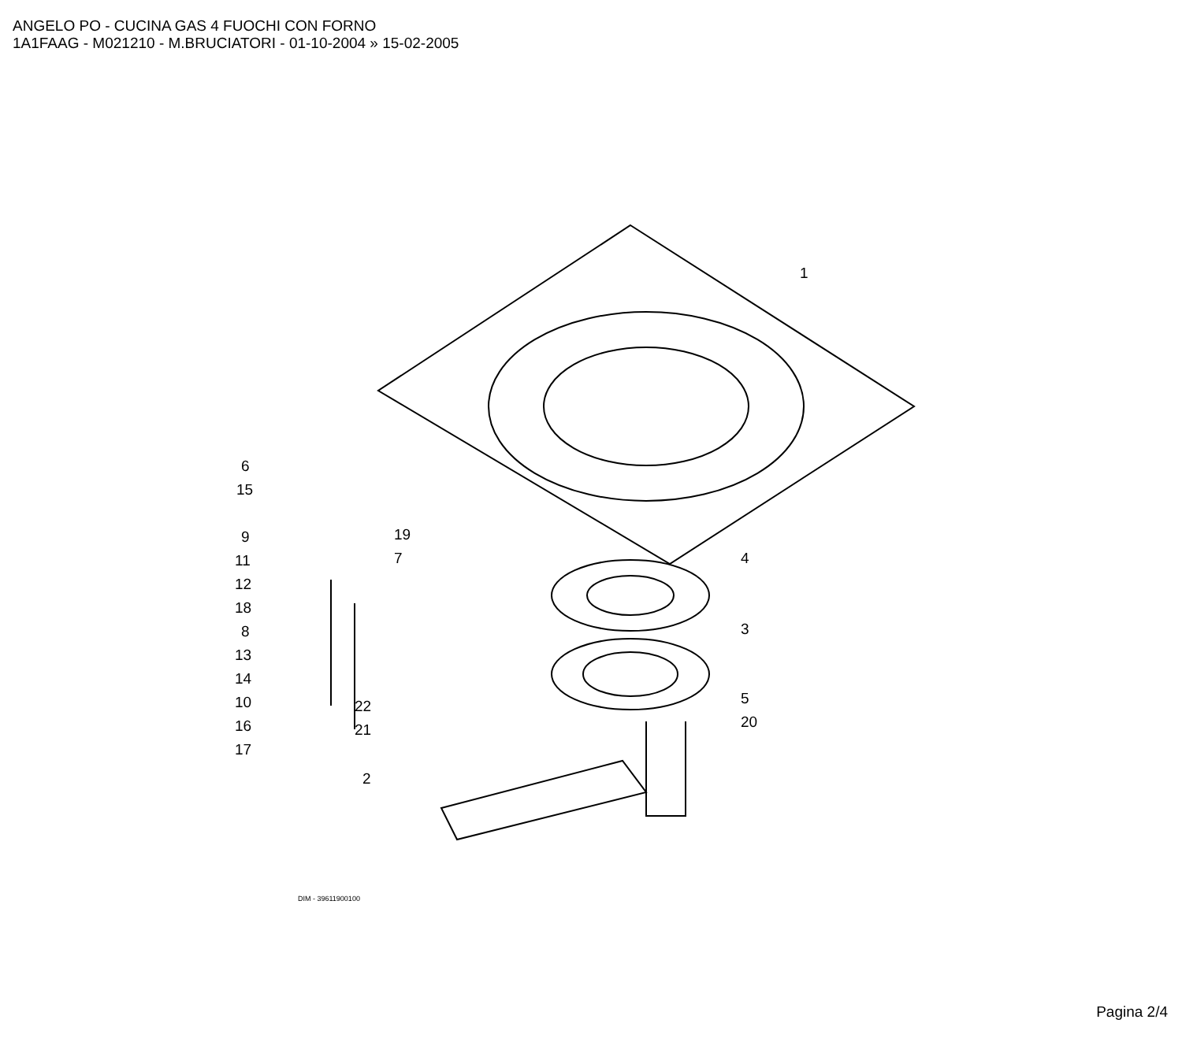ANGELO PO - CUCINA GAS 4 FUOCHI CON FORNO
1A1FAAG - M021210 - M.BRUCIATORI - 01-10-2004 » 15-02-2005
1
4
3
5
20
6
15
9 19
11 7
12
18
8
13
14
10 22
16 21
17
2
DIM - 39611900100
Pagina 2/4